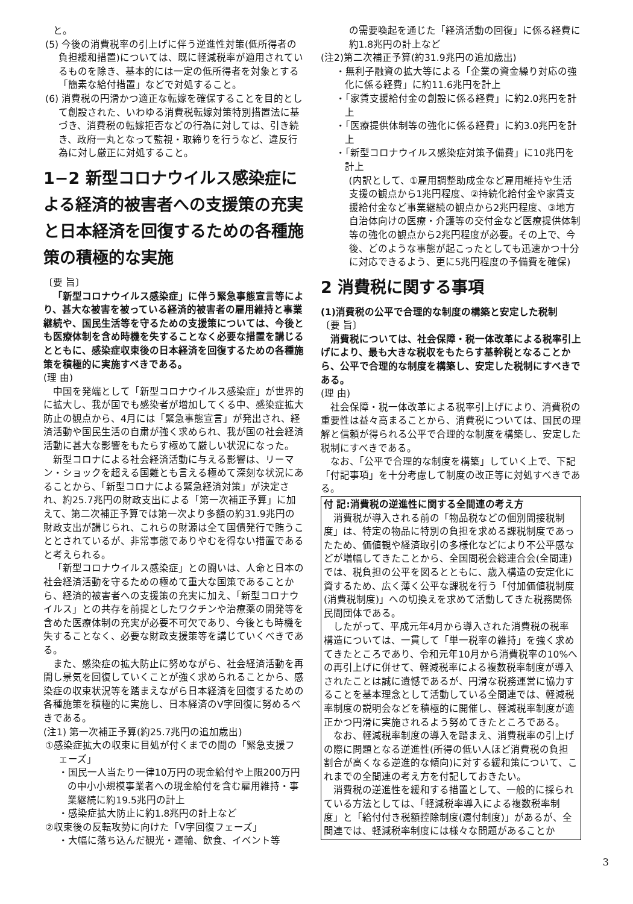と。
(5) 今後の消費税率の引上げに伴う逆進性対策(低所得者の負担緩和措置)については、既に軽減税率が適用されているものを除き、基本的には一定の低所得者を対象とする「簡素な給付措置」などで対処すること。
(6) 消費税の円滑かつ適正な転嫁を確保することを目的として創設された、いわゆる消費税転嫁対策特別措置法に基づき、消費税の転嫁拒否などの行為に対しては、引き続き、政府一丸となって監視・取締りを行うなど、違反行為に対し厳正に対処すること。
1−2 新型コロナウイルス感染症による経済的被害者への支援策の充実と日本経済を回復するための各種施策の積極的な実施
〔要 旨〕
「新型コロナウイルス感染症」に伴う緊急事態宣言等により、甚大な被害を被っている経済的被害者の雇用維持と事業継続や、国民生活等を守るための支援策については、今後とも医療体制を含め時機を失することなく必要な措置を講じるとともに、感染症収束後の日本経済を回復するための各種施策を積極的に実施すべきである。
(理 由)
中国を発端として「新型コロナウイルス感染症」が世界的に拡大し、我が国でも感染者が増加してくる中、感染症拡大防止の観点から、4月には「緊急事態宣言」が発出され、経済活動や国民生活の自粛が強く求められ、我が国の社会経済活動に甚大な影響をもたらす極めて厳しい状況になった。
新型コロナによる社会経済活動に与える影響は、リーマン・ショックを超える国難とも言える極めて深刻な状況にあることから、「新型コロナによる緊急経済対策」が決定され、約25.7兆円の財政支出による「第一次補正予算」に加えて、第二次補正予算では第一次より多額の約31.9兆円の財政支出が講じられ、これらの財源は全て国債発行で賄うこととされているが、非常事態でありやむを得ない措置であると考えられる。
「新型コロナウイルス感染症」との闘いは、人命と日本の社会経済活動を守るための極めて重大な国策であることから、経済的被害者への支援策の充実に加え、「新型コロナウイルス」との共存を前提としたワクチンや治療薬の開発等を含めた医療体制の充実が必要不可欠であり、今後とも時機を失することなく、必要な財政支援策等を講じていくべきである。
また、感染症の拡大防止に努めながら、社会経済活動を再開し景気を回復していくことが強く求められることから、感染症の収束状況等を踏まえながら日本経済を回復するための各種施策を積極的に実施し、日本経済のV字回復に努めるべきである。
(注1) 第一次補正予算(約25.7兆円の追加歳出)
①感染症拡大の収束に目処が付くまでの間の「緊急支援フェーズ」
・国民一人当たり一律10万円の現金給付や上限200万円の中小小規模事業者への現金給付を含む雇用維持・事業継続に約19.5兆円の計上
・感染症拡大防止に約1.8兆円の計上など
②収束後の反転攻勢に向けた「V字回復フェーズ」
・大幅に落ち込んだ観光・運輸、飲食、イベント等
の需要喚起を通じた「経済活動の回復」に係る経費に約1.8兆円の計上など
(注2)第二次補正予算(約31.9兆円の追加歳出)
・無利子融資の拡大等による「企業の資金繰り対応の強化に係る経費」に約11.6兆円を計上
・「家賃支援給付金の創設に係る経費」に約2.0兆円を計上
・「医療提供体制等の強化に係る経費」に約3.0兆円を計上
・「新型コロナウイルス感染症対策予備費」に10兆円を計上
(内訳として、①雇用調整助成金など雇用維持や生活支援の観点から1兆円程度、②持続化給付金や家賃支援給付金など事業継続の観点から2兆円程度、③地方自治体向けの医療・介護等の交付金など医療提供体制等の強化の観点から2兆円程度が必要。その上で、今後、どのような事態が起こったとしても迅速かつ十分に対応できるよう、更に5兆円程度の予備費を確保)
2 消費税に関する事項
(1)消費税の公平で合理的な制度の構築と安定した税制
〔要 旨〕
消費税については、社会保障・税一体改革による税率引上げにより、最も大きな税収をもたらす基幹税となることから、公平で合理的な制度を構築し、安定した税制にすべきである。
(理 由)
社会保障・税一体改革による税率引上げにより、消費税の重要性は益々高まることから、消費税については、国民の理解と信頼が得られる公平で合理的な制度を構築し、安定した税制にすべきである。
なお、「公平で合理的な制度を構築」していく上で、下記「付記事項」を十分考慮して制度の改正等に対処すべきである。
付 記:消費税の逆進性に関する全間連の考え方
消費税が導入される前の「物品税などの個別間接税制度」は、特定の物品に特別の負担を求める課税制度であったため、価値観や経済取引の多様化などにより不公平感などが増幅してきたことから、全国間税会総連合会(全間連)では、税負担の公平を図るとともに、歳入構造の安定化に資するため、広く薄く公平な課税を行う「付加価値税制度(消費税制度)」への切換えを求めて活動してきた税務関係民間団体である。
したがって、平成元年4月から導入された消費税の税率構造については、一貫して「単一税率の維持」を強く求めてきたところであり、令和元年10月から消費税率の10%への再引上げに併せて、軽減税率による複数税率制度が導入されたことは誠に遺憾であるが、円滑な税務運営に協力することを基本理念として活動している全間連では、軽減税率制度の説明会などを積極的に開催し、軽減税率制度が適正かつ円滑に実施されるよう努めてきたところである。
なお、軽減税率制度の導入を踏まえ、消費税率の引上げの際に問題となる逆進性(所得の低い人ほど消費税の負担割合が高くなる逆進的な傾向)に対する緩和策について、これまでの全間連の考え方を付記しておきたい。
消費税の逆進性を緩和する措置として、一般的に採られている方法としては、「軽減税率導入による複数税率制度」と「給付付き税額控除制度(還付制度)」があるが、全間連では、軽減税率制度には様々な問題があることか
3